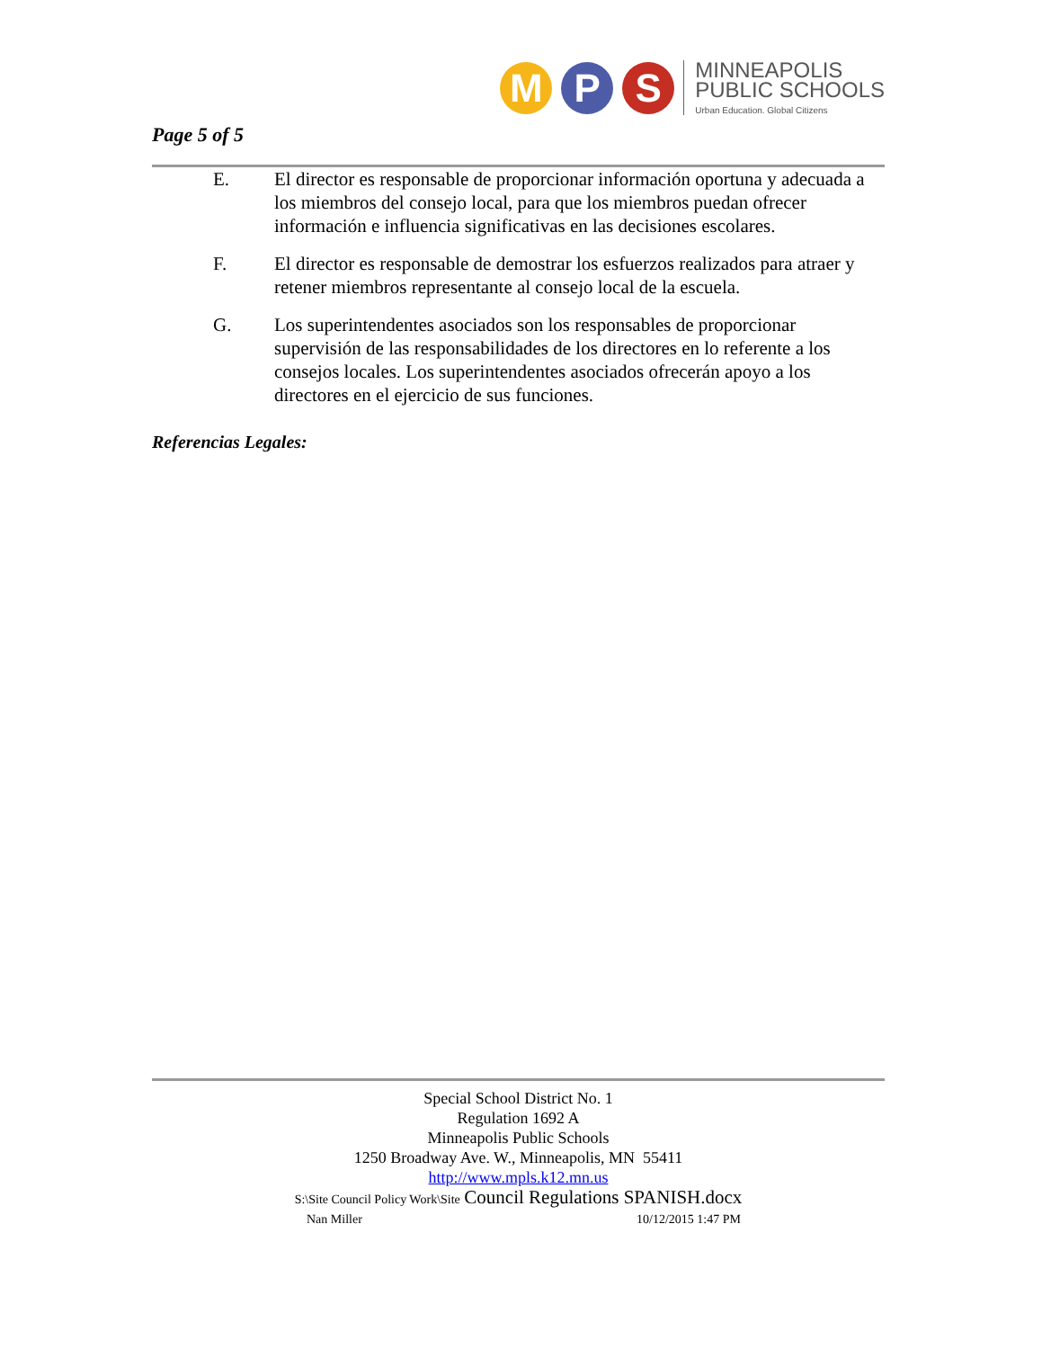M P S
MINNEAPOLIS
PUBLIC SCHOOLS
Urban Education. Global Citizens
Page 5 of 5
E. El director es responsable de proporcionar información oportuna y adecuada a los miembros del consejo local, para que los miembros puedan ofrecer información e influencia significativas en las decisiones escolares.
F. El director es responsable de demostrar los esfuerzos realizados para atraer y retener miembros representante al consejo local de la escuela.
G. Los superintendentes asociados son los responsables de proporcionar supervisión de las responsabilidades de los directores en lo referente a los consejos locales. Los superintendentes asociados ofrecerán apoyo a los directores en el ejercicio de sus funciones.
Referencias Legales:
Special School District No. 1
Regulation 1692 A
Minneapolis Public Schools
1250 Broadway Ave. W., Minneapolis, MN 55411
http://www.mpls.k12.mn.us
S:\Site Council Policy Work\Site Council Regulations SPANISH.docx
Nan Miller 10/12/2015 1:47 PM